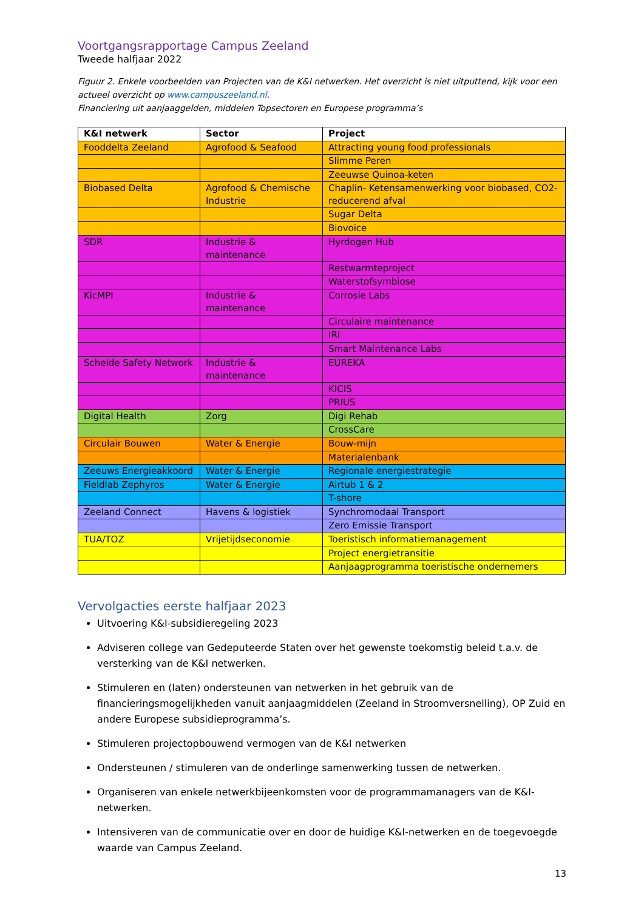Voortgangsrapportage Campus Zeeland
Tweede halfjaar 2022
Figuur 2. Enkele voorbeelden van Projecten van de K&I netwerken. Het overzicht is niet uitputtend, kijk voor een actueel overzicht op www.campuszeeland.nl.
Financiering uit aanjaaggelden, middelen Topsectoren en Europese programma’s
| K&I netwerk | Sector | Project |
| --- | --- | --- |
| Fooddelta Zeeland | Agrofood & Seafood | Attracting young food professionals |
| | | Slimme Peren |
| | | Zeeuwse Quinoa-keten |
| Biobased Delta | Agrofood & Chemische Industrie | Chaplin- Ketensamenwerking voor biobased, CO2-reducerend afval |
| | | Sugar Delta |
| | | Biovoice |
| SDR | Industrie & maintenance | Hyrdogen Hub |
| | | Restwarmteproject |
| | | Waterstofsymbiose |
| KicMPI | Industrie & maintenance | Corrosie Labs |
| | | Circulaire maintenance |
| | | IRI |
| | | Smart Maintenance Labs |
| Schelde Safety Network | Industrie & maintenance | EUREKA |
| | | KICIS |
| | | PRIUS |
| Digital Health | Zorg | Digi Rehab |
| | | CrossCare |
| Circulair Bouwen | Water & Energie | Bouw-mijn |
| | | Materialenbank |
| Zeeuws Energieakkoord | Water & Energie | Regionale energiestrategie |
| Fieldlab Zephyros | Water & Energie | Airtub 1 & 2 |
| | | T-shore |
| Zeeland Connect | Havens & logistiek | Synchromodaal Transport |
| | | Zero Emissie Transport |
| TUA/TOZ | Vrijetijdseconomie | Toeristisch informatiemanagement |
| | | Project energietransitie |
| | | Aanjaagprogramma toeristische ondernemers |
Vervolgacties eerste halfjaar 2023
Uitvoering K&I-subsidieregeling 2023
Adviseren college van Gedeputeerde Staten over het gewenste toekomstig beleid t.a.v. de versterking van de K&I netwerken.
Stimuleren en (laten) ondersteunen van netwerken in het gebruik van de financieringsmogelijkheden vanuit aanjaagmiddelen (Zeeland in Stroomversnelling), OP Zuid en andere Europese subsidieprogramma’s.
Stimuleren projectopbouwend vermogen van de K&I netwerken
Ondersteunen / stimuleren van de onderlinge samenwerking tussen de netwerken.
Organiseren van enkele netwerkbijeenkomsten voor de programmamanagers van de K&I-netwerken.
Intensiveren van de communicatie over en door de huidige K&I-netwerken en de toegevoegde waarde van Campus Zeeland.
13